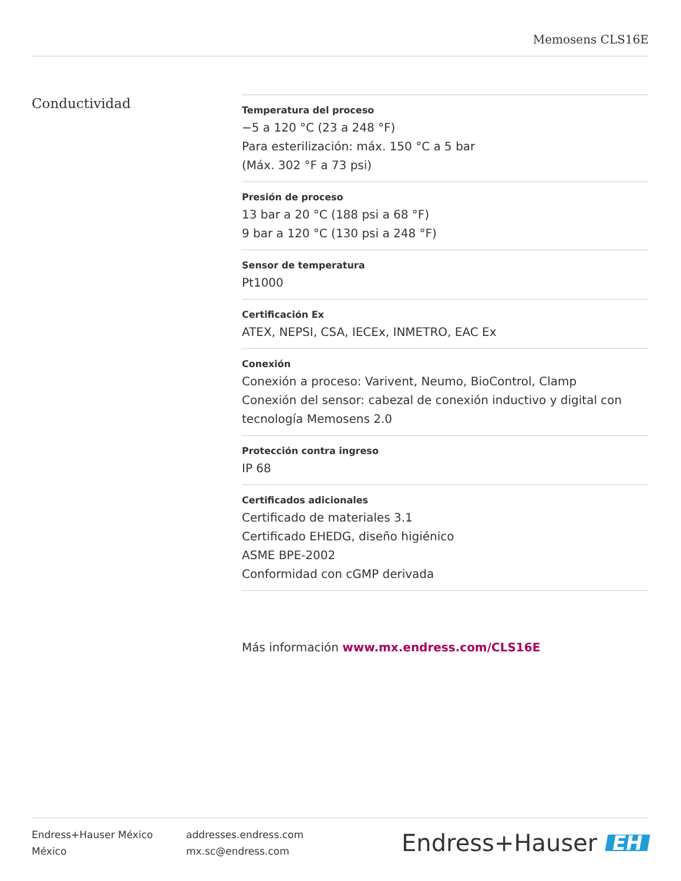Memosens CLS16E
Conductividad
Temperatura del proceso
−5 a 120 °C (23 a 248 °F)
Para esterilización: máx. 150 °C a 5 bar
(Máx. 302 °F a 73 psi)
Presión de proceso
13 bar a 20 °C (188 psi a 68 °F)
9 bar a 120 °C (130 psi a 248 °F)
Sensor de temperatura
Pt1000
Certificación Ex
ATEX, NEPSI, CSA, IECEx, INMETRO, EAC Ex
Conexión
Conexión a proceso: Varivent, Neumo, BioControl, Clamp
Conexión del sensor: cabezal de conexión inductivo y digital con tecnología Memosens 2.0
Protección contra ingreso
IP 68
Certificados adicionales
Certificado de materiales 3.1
Certificado EHEDG, diseño higiénico
ASME BPE-2002
Conformidad con cGMP derivada
Más información www.mx.endress.com/CLS16E
Endress+Hauser México
México
addresses.endress.com
mx.sc@endress.com
Endress+Hauser EH